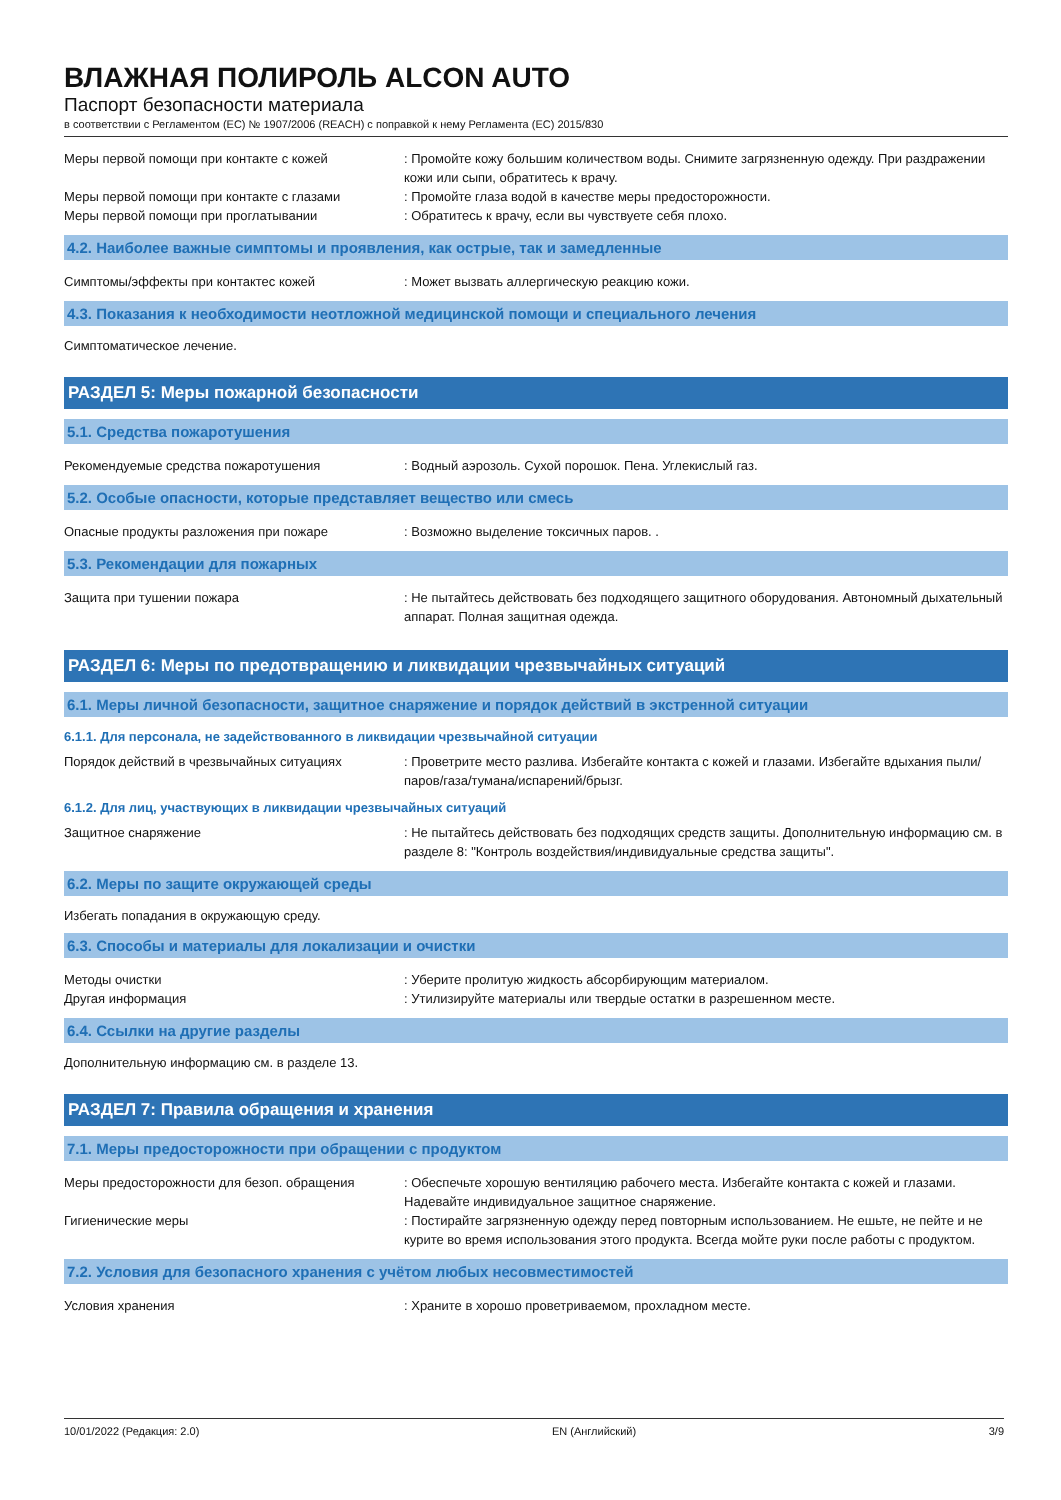ВЛАЖНАЯ ПОЛИРОЛЬ ALCON AUTO
Паспорт безопасности материала
в соответствии с Регламентом (ЕС) № 1907/2006 (REACH) с поправкой к нему Регламента (ЕС) 2015/830
Меры первой помощи при контакте с кожей : Промойте кожу большим количеством воды. Снимите загрязненную одежду. При раздражении кожи или сыпи, обратитесь к врачу.
Меры первой помощи при контакте с глазами : Промойте глаза водой в качестве меры предосторожности.
Меры первой помощи при проглатывании : Обратитесь к врачу, если вы чувствуете себя плохо.
4.2. Наиболее важные симптомы и проявления, как острые, так и замедленные
Симптомы/эффекты при контактес кожей : Может вызвать аллергическую реакцию кожи.
4.3. Показания к необходимости неотложной медицинской помощи и специального лечения
Симптоматическое лечение.
РАЗДЕЛ 5: Меры пожарной безопасности
5.1. Средства пожаротушения
Рекомендуемые средства пожаротушения : Водный аэрозоль. Сухой порошок. Пена. Углекислый газ.
5.2. Особые опасности, которые представляет вещество или смесь
Опасные продукты разложения при пожаре : Возможно выделение токсичных паров. .
5.3. Рекомендации для пожарных
Защита при тушении пожара : Не пытайтесь действовать без подходящего защитного оборудования. Автономный дыхательный аппарат. Полная защитная одежда.
РАЗДЕЛ 6: Меры по предотвращению и ликвидации чрезвычайных ситуаций
6.1. Меры личной безопасности, защитное снаряжение и порядок действий в экстренной ситуации
6.1.1. Для персонала, не задействованного в ликвидации чрезвычайной ситуации
Порядок действий в чрезвычайных ситуациях : Проветрите место разлива. Избегайте контакта с кожей и глазами. Избегайте вдыхания пыли/паров/газа/тумана/испарений/брызг.
6.1.2. Для лиц, участвующих в ликвидации чрезвычайных ситуаций
Защитное снаряжение : Не пытайтесь действовать без подходящих средств защиты. Дополнительную информацию см. в разделе 8: "Контроль воздействия/индивидуальные средства защиты".
6.2. Меры по защите окружающей среды
Избегать попадания в окружающую среду.
6.3. Способы и материалы для локализации и очистки
Методы очистки : Уберите пролитую жидкость абсорбирующим материалом.
Другая информация : Утилизируйте материалы или твердые остатки в разрешенном месте.
6.4. Ссылки на другие разделы
Дополнительную информацию см. в разделе 13.
РАЗДЕЛ 7: Правила обращения и хранения
7.1. Меры предосторожности при обращении с продуктом
Меры предосторожности для безоп. обращения : Обеспечьте хорошую вентиляцию рабочего места. Избегайте контакта с кожей и глазами. Надевайте индивидуальное защитное снаряжение.
Гигиенические меры : Постирайте загрязненную одежду перед повторным использованием. Не ешьте, не пейте и не курите во время использования этого продукта. Всегда мойте руки после работы с продуктом.
7.2. Условия для безопасного хранения с учётом любых несовместимостей
Условия хранения : Храните в хорошо проветриваемом, прохладном месте.
10/01/2022 (Редакция: 2.0) EN (Английский) 3/9